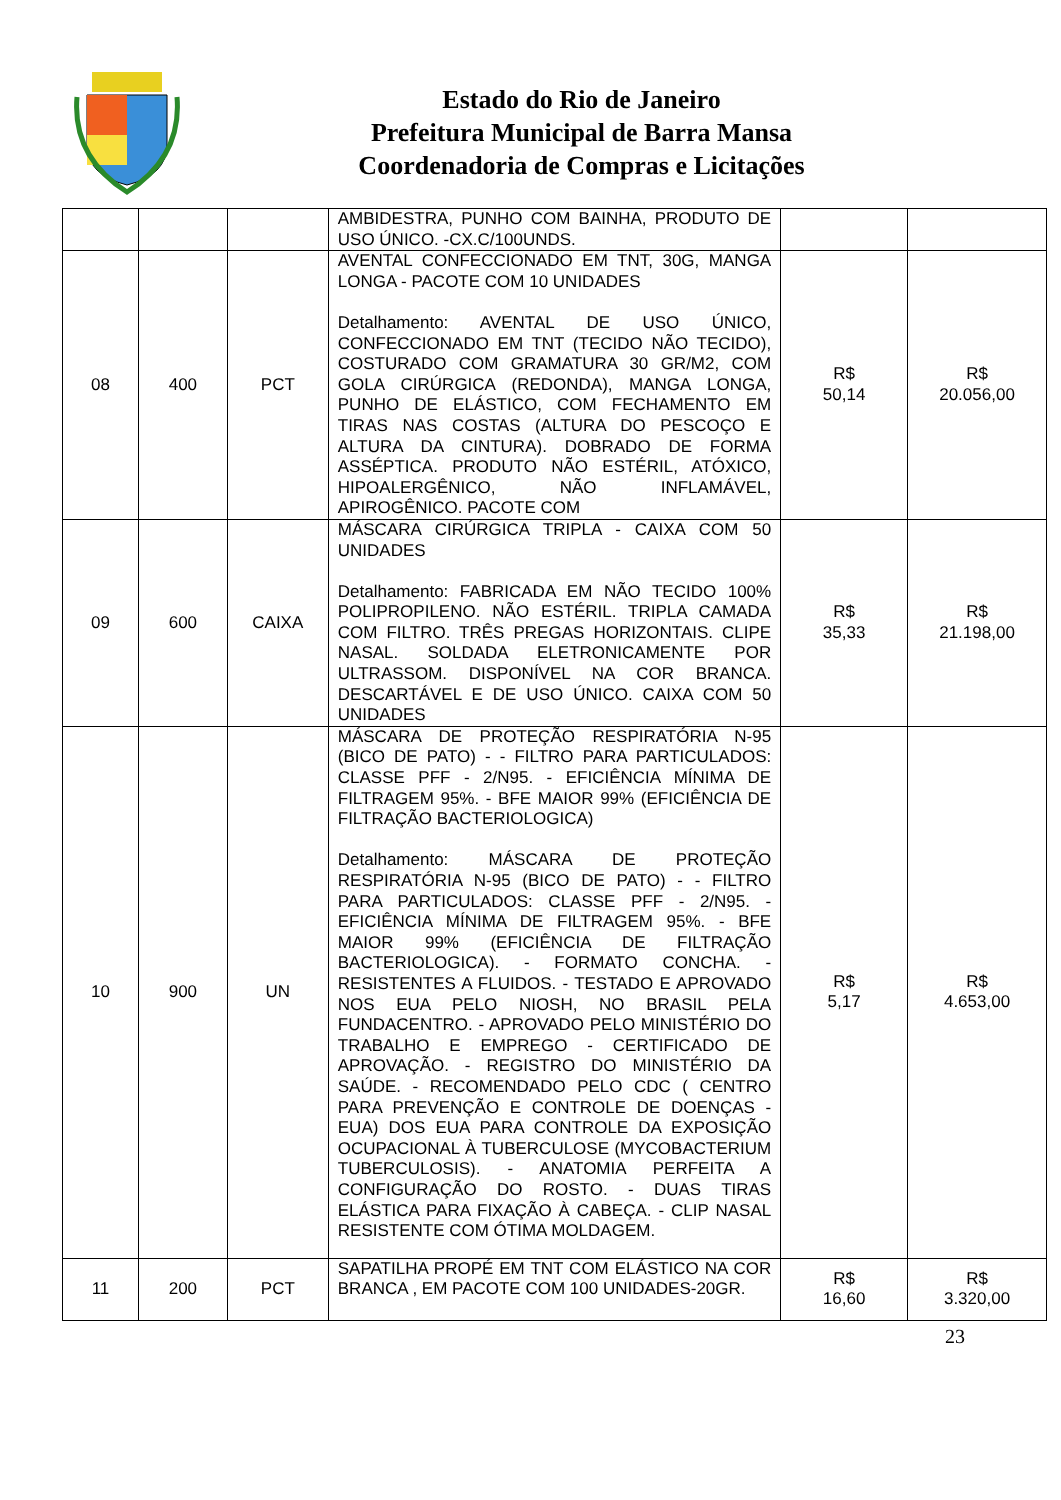Estado do Rio de Janeiro
Prefeitura Municipal de Barra Mansa
Coordenadoria de Compras e Licitações
| | | | AMBIDESTRA, PUNHO COM BAINHA, PRODUTO DE USO ÚNICO. -CX.C/100UNDS. | | |
| 08 | 400 | PCT | AVENTAL CONFECCIONADO EM TNT, 30G, MANGA LONGA - PACOTE COM 10 UNIDADES Detalhamento: AVENTAL DE USO ÚNICO, CONFECCIONADO EM TNT (TECIDO NÃO TECIDO), COSTURADO COM GRAMATURA 30 GR/M2, COM GOLA CIRÚRGICA (REDONDA), MANGA LONGA, PUNHO DE ELÁSTICO, COM FECHAMENTO EM TIRAS NAS COSTAS (ALTURA DO PESCOÇO E ALTURA DA CINTURA). DOBRADO DE FORMA ASSÉPTICA. PRODUTO NÃO ESTÉRIL, ATÓXICO, HIPOALERGÊNICO, NÃO INFLAMÁVEL, APIROGÊNICO. PACOTE COM | R$ 50,14 | R$ 20.056,00 |
| 09 | 600 | CAIXA | MÁSCARA CIRÚRGICA TRIPLA - CAIXA COM 50 UNIDADES Detalhamento: FABRICADA EM NÃO TECIDO 100% POLIPROPILENO. NÃO ESTÉRIL. TRIPLA CAMADA COM FILTRO. TRÊS PREGAS HORIZONTAIS. CLIPE NASAL. SOLDADA ELETRONICAMENTE POR ULTRASSOM. DISPONÍVEL NA COR BRANCA. DESCARTÁVEL E DE USO ÚNICO. CAIXA COM 50 UNIDADES | R$ 35,33 | R$ 21.198,00 |
| 10 | 900 | UN | MÁSCARA DE PROTEÇÃO RESPIRATÓRIA N-95 (BICO DE PATO) - - FILTRO PARA PARTICULADOS: CLASSE PFF - 2/N95. - EFICIÊNCIA MÍNIMA DE FILTRAGEM 95%. - BFE MAIOR 99% (EFICIÊNCIA DE FILTRAÇÃO BACTERIOLOGICA) Detalhamento: MÁSCARA DE PROTEÇÃO RESPIRATÓRIA N-95 (BICO DE PATO) - - FILTRO PARA PARTICULADOS: CLASSE PFF - 2/N95. - EFICIÊNCIA MÍNIMA DE FILTRAGEM 95%. - BFE MAIOR 99% (EFICIÊNCIA DE FILTRAÇÃO BACTERIOLOGICA). - FORMATO CONCHA. - RESISTENTES A FLUIDOS. - TESTADO E APROVADO NOS EUA PELO NIOSH, NO BRASIL PELA FUNDACENTRO. - APROVADO PELO MINISTÉRIO DO TRABALHO E EMPREGO - CERTIFICADO DE APROVAÇÃO. - REGISTRO DO MINISTÉRIO DA SAÚDE. - RECOMENDADO PELO CDC ( CENTRO PARA PREVENÇÃO E CONTROLE DE DOENÇAS - EUA) DOS EUA PARA CONTROLE DA EXPOSIÇÃO OCUPACIONAL À TUBERCULOSE (MYCOBACTERIUM TUBERCULOSIS). - ANATOMIA PERFEITA A CONFIGURAÇÃO DO ROSTO. - DUAS TIRAS ELÁSTICA PARA FIXAÇÃO À CABEÇA. - CLIP NASAL RESISTENTE COM ÓTIMA MOLDAGEM. | R$ 5,17 | R$ 4.653,00 |
| 11 | 200 | PCT | SAPATILHA PROPÉ EM TNT COM ELÁSTICO NA COR BRANCA , EM PACOTE COM 100 UNIDADES-20GR. | R$ 16,60 | R$ 3.320,00 |
23